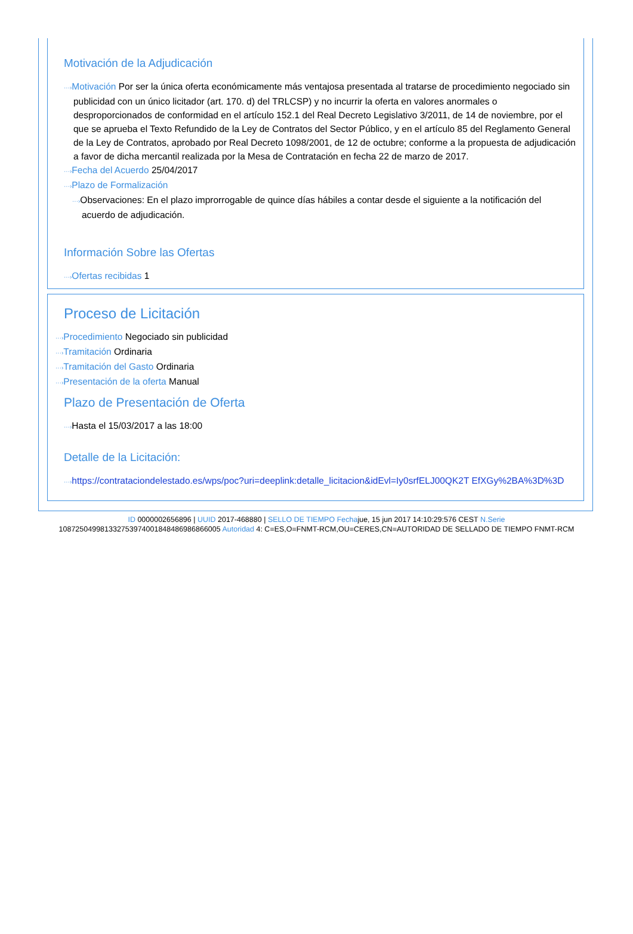Motivación de la Adjudicación
···›Motivación Por ser la única oferta económicamente más ventajosa presentada al tratarse de procedimiento negociado sin publicidad con un único licitador (art. 170. d) del TRLCSP) y no incurrir la oferta en valores anormales o desproporcionados de conformidad en el artículo 152.1 del Real Decreto Legislativo 3/2011, de 14 de noviembre, por el que se aprueba el Texto Refundido de la Ley de Contratos del Sector Público, y en el artículo 85 del Reglamento General de la Ley de Contratos, aprobado por Real Decreto 1098/2001, de 12 de octubre; conforme a la propuesta de adjudicación a favor de dicha mercantil realizada por la Mesa de Contratación en fecha 22 de marzo de 2017.
···›Fecha del Acuerdo 25/04/2017
···›Plazo de Formalización
···›Observaciones: En el plazo improrrogable de quince días hábiles a contar desde el siguiente a la notificación del acuerdo de adjudicación.
Información Sobre las Ofertas
···›Ofertas recibidas 1
Proceso de Licitación
···›Procedimiento Negociado sin publicidad
···›Tramitación Ordinaria
···›Tramitación del Gasto Ordinaria
···›Presentación de la oferta Manual
Plazo de Presentación de Oferta
···›Hasta el 15/03/2017 a las 18:00
Detalle de la Licitación:
···›https://contrataciondelestado.es/wps/poc?uri=deeplink:detalle_licitacion&idEvl=Iy0srfELJ00QK2T EfXGy%2BA%3D%3D
ID 0000002656896 | UUID 2017-468880 | SELLO DE TIEMPO Fechajue, 15 jun 2017 14:10:29:576 CEST N.Serie
108725049981332753974001848486986866005 Autoridad 4: C=ES,O=FNMT-RCM,OU=CERES,CN=AUTORIDAD DE SELLADO DE TIEMPO FNMT-RCM